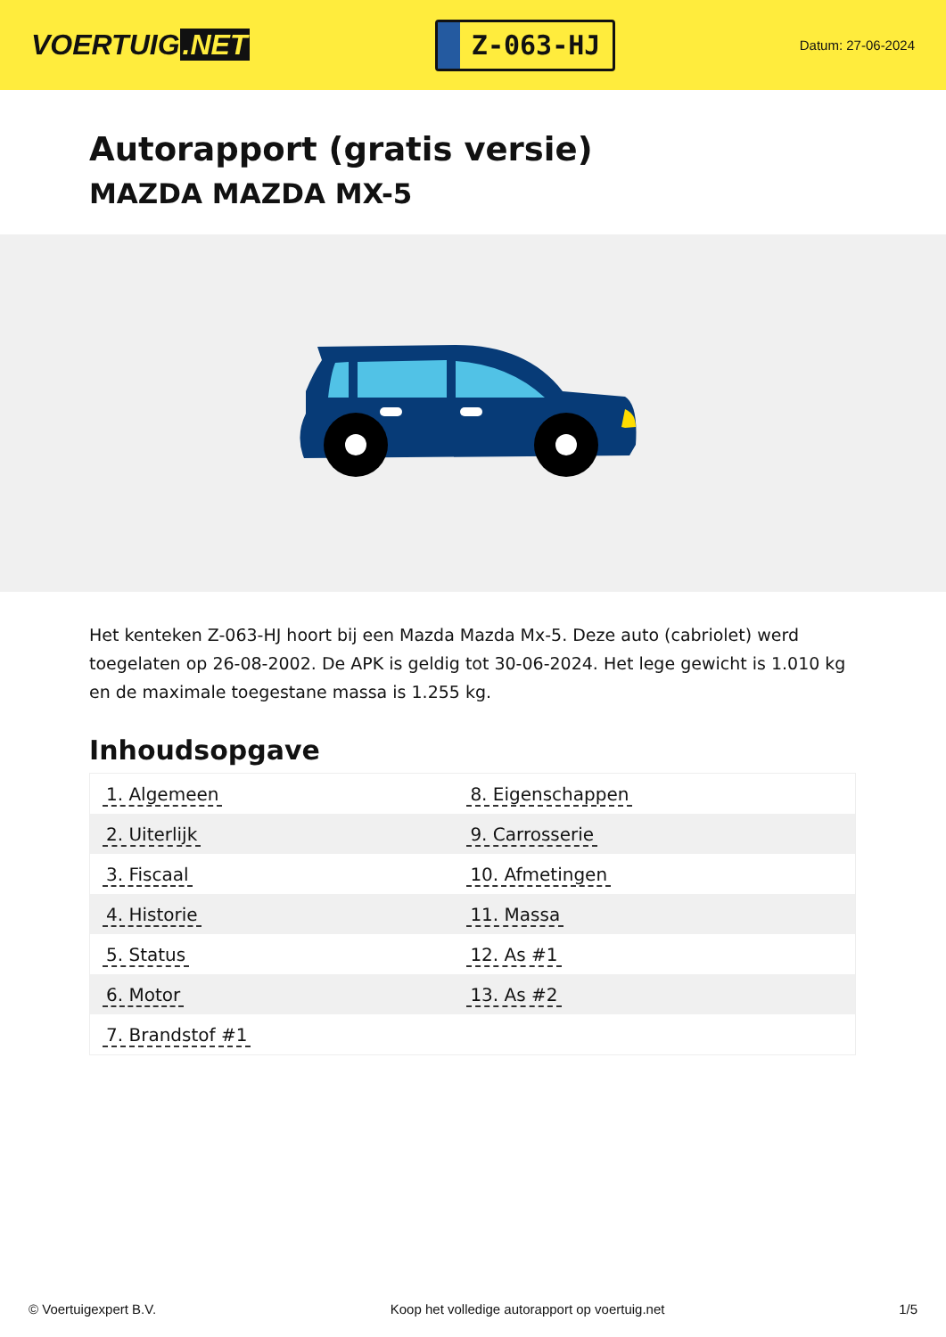VOERTUIG.NET
Z-063-HJ
Datum: 27-06-2024
Autorapport (gratis versie)
MAZDA MAZDA MX-5
Het kenteken Z-063-HJ hoort bij een Mazda Mazda Mx-5. Deze auto (cabriolet) werd toegelaten op 26-08-2002. De APK is geldig tot 30-06-2024. Het lege gewicht is 1.010 kg en de maximale toegestane massa is 1.255 kg.
Inhoudsopgave
| 1. Algemeen | 8. Eigenschappen |
| 2. Uiterlijk | 9. Carrosserie |
| 3. Fiscaal | 10. Afmetingen |
| 4. Historie | 11. Massa |
| 5. Status | 12. As #1 |
| 6. Motor | 13. As #2 |
| 7. Brandstof #1 | |
© Voertuigexpert B.V. Koop het volledige autorapport op voertuig.net
1/5